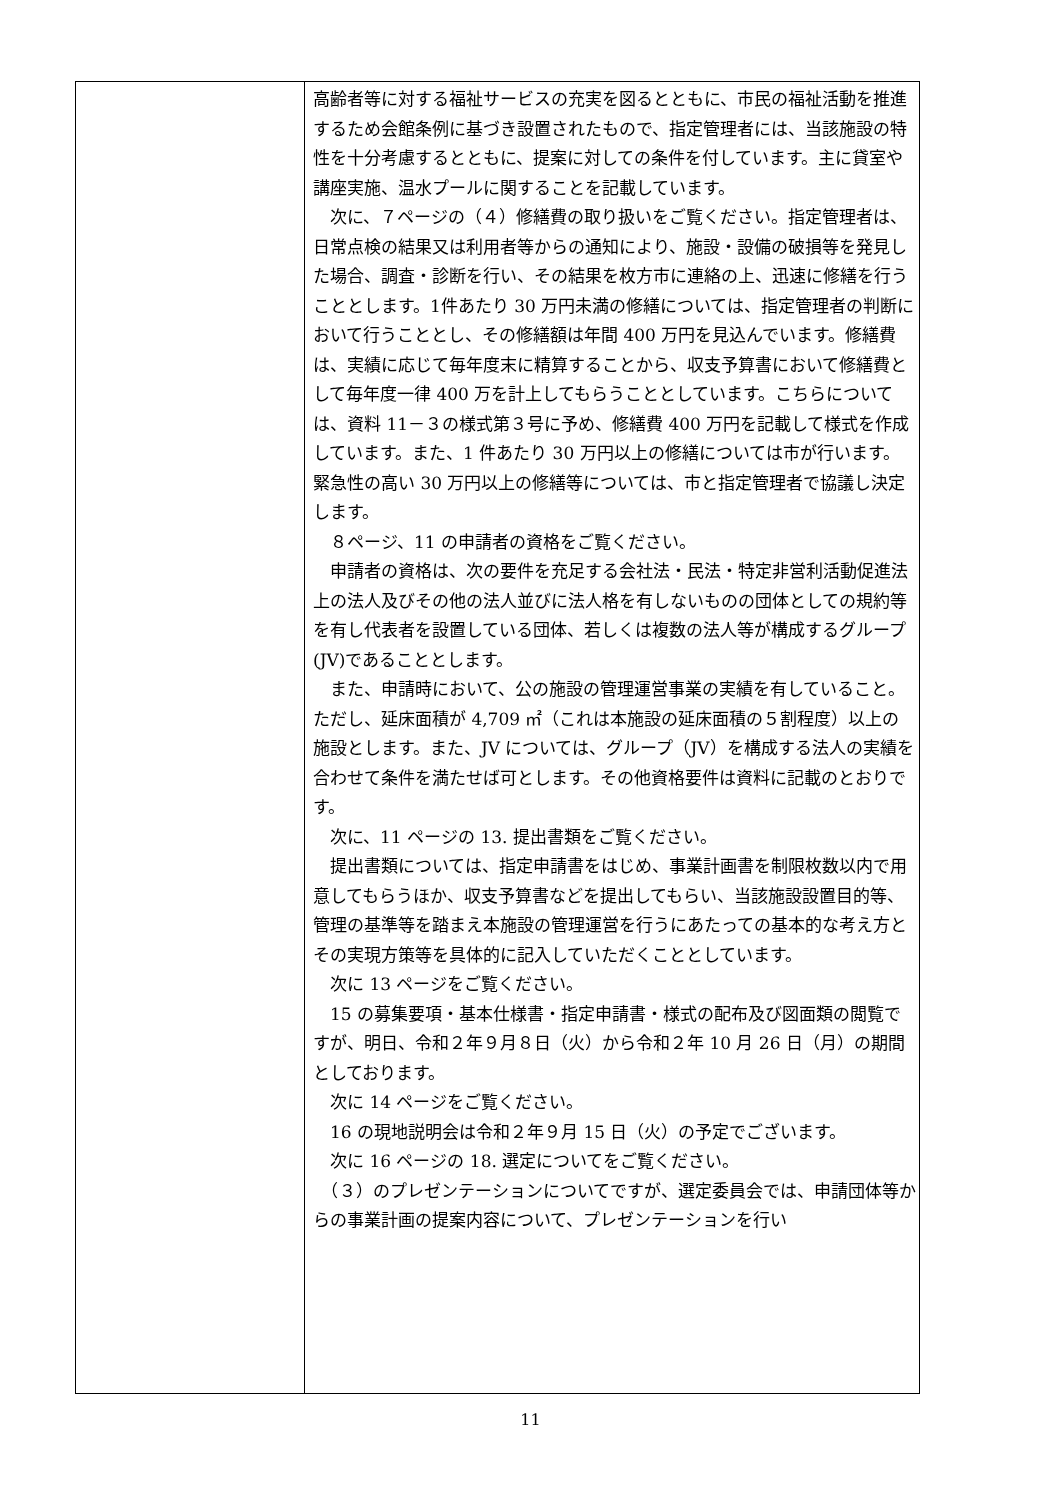| | 高齢者等に対する福祉サービスの充実を図るとともに、市民の福祉活動を推進するため会館条例に基づき設置されたもので、指定管理者には、当該施設の特性を十分考慮するとともに、提案に対しての条件を付しています。主に貸室や講座実施、温水プールに関することを記載しています。 次に、７ページの（４）修繕費の取り扱いをご覧ください。指定管理者は、日常点検の結果又は利用者等からの通知により、施設・設備の破損等を発見した場合、調査・診断を行い、その結果を枚方市に連絡の上、迅速に修繕を行うこととします。1件あたり 30 万円未満の修繕については、指定管理者の判断において行うこととし、その修繕額は年間 400 万円を見込んでいます。修繕費は、実績に応じて毎年度末に精算することから、収支予算書において修繕費として毎年度一律 400 万を計上してもらうこととしています。こちらについては、資料 11－３の様式第３号に予め、修繕費 400 万円を記載して様式を作成しています。また、1 件あたり 30 万円以上の修繕については市が行います。緊急性の高い 30 万円以上の修繕等については、市と指定管理者で協議し決定します。 ８ページ、11 の申請者の資格をご覧ください。 申請者の資格は、次の要件を充足する会社法・民法・特定非営利活動促進法上の法人及びその他の法人並びに法人格を有しないものの団体としての規約等を有し代表者を設置している団体、若しくは複数の法人等が構成するグループ(JV)であることとします。 また、申請時において、公の施設の管理運営事業の実績を有していること。ただし、延床面積が 4,709 ㎡（これは本施設の延床面積の５割程度）以上の施設とします。また、JV については、グループ（JV）を構成する法人の実績を合わせて条件を満たせば可とします。その他資格要件は資料に記載のとおりです。 次に、11 ページの 13. 提出書類をご覧ください。 提出書類については、指定申請書をはじめ、事業計画書を制限枚数以内で用意してもらうほか、収支予算書などを提出してもらい、当該施設設置目的等、管理の基準等を踏まえ本施設の管理運営を行うにあたっての基本的な考え方とその実現方策等を具体的に記入していただくこととしています。 次に 13 ページをご覧ください。 15 の募集要項・基本仕様書・指定申請書・様式の配布及び図面類の閲覧ですが、明日、令和２年９月８日（火）から令和２年 10 月 26 日（月）の期間としております。 次に 14 ページをご覧ください。 16 の現地説明会は令和２年９月 15 日（火）の予定でございます。 次に 16 ページの 18. 選定についてをご覧ください。 （３）のプレゼンテーションについてですが、選定委員会では、申請団体等からの事業計画の提案内容について、プレゼンテーションを行い |
11